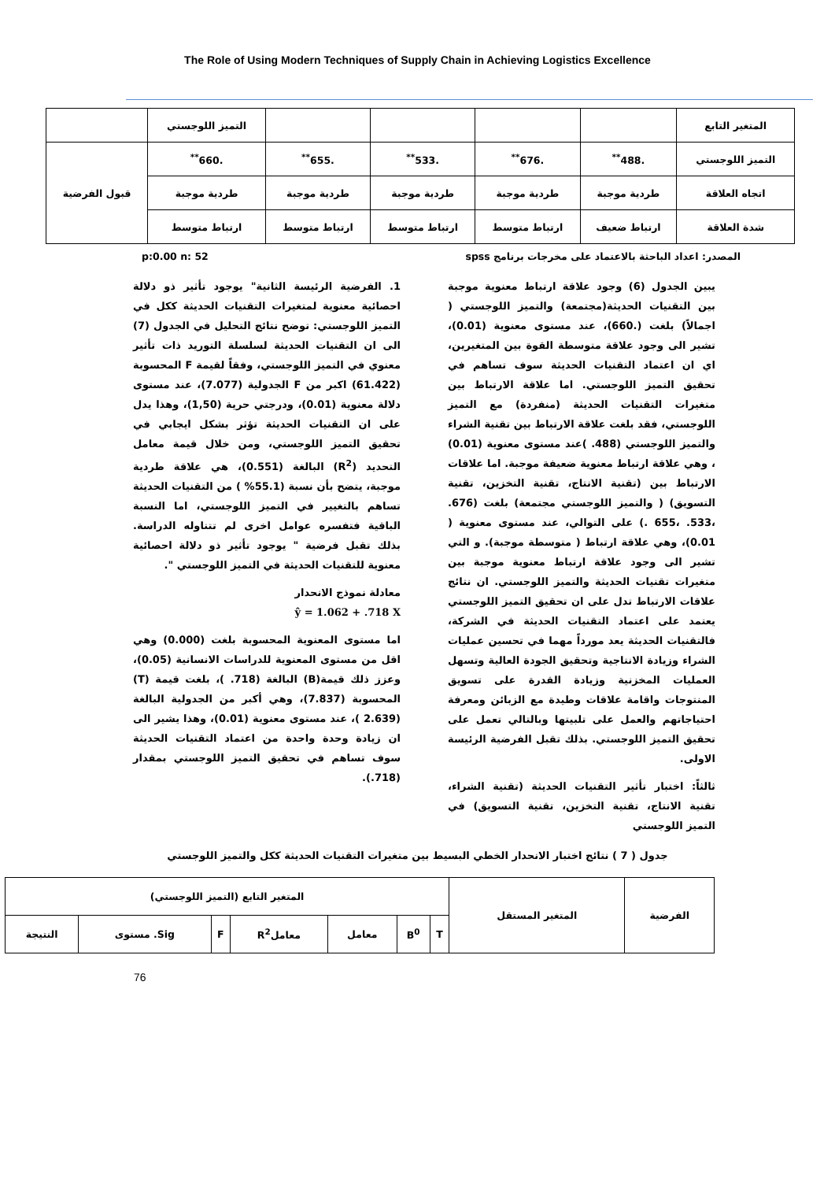The Role of Using Modern Techniques of Supply Chain in Achieving Logistics Excellence
| المتغير التابع | | | | | التميز اللوجستي | |
| التميز اللوجستي | .488<sup>**</sup> | .676<sup>**</sup> | .533<sup>**</sup> | .655<sup>**</sup> | .660<sup>**</sup> | قبول الفرضية |
| اتجاه العلاقة | طردية موجبة | طردية موجبة | طردية موجبة | طردية موجبة | طردية موجبة | |
| شدة العلاقة | ارتباط ضعيف | ارتباط متوسط | ارتباط متوسط | ارتباط متوسط | ارتباط متوسط | |
المصدر: اعداد الباحثة بالاعتماد على مخرجات برنامج spss p:0.00 n: 52
يبين الجدول (6) وجود علاقة ارتباط معنوية موجبة بين التقنيات الحديثة(مجتمعة) والتميز اللوجستي ( اجمالاً) بلغت (.660)، عند مستوى معنوية (0.01)، تشير الى وجود علاقة متوسطة القوة بين المتغيرين، اي ان اعتماد التقنيات الحديثة سوف تساهم في تحقيق التميز اللوجستي. اما علاقة الارتباط بين متغيرات التقنيات الحديثة (منفردة) مع التميز اللوجستي، فقد بلغت علاقة الارتباط بين تقنية الشراء والتميز اللوجستي (488. )عند مستوى معنوية (0.01) ، وهي علاقة ارتباط معنوية ضعيفة موجبة. اما علاقات الارتباط بين (تقنية الانتاج، تقنية التخزين، تقنية التسويق) ( والتميز اللوجستي مجتمعة) بلغت (676. ،533. ،655 .) على التوالي، عند مستوى معنوية ( 0.01)، وهي علاقة ارتباط ( متوسطة موجبة). و التي تشير الى وجود علاقة ارتباط معنوية موجبة بين متغيرات تقنيات الحديثة والتميز اللوجستي. ان نتائج علاقات الارتباط تدل على ان تحقيق التميز اللوجستي يعتمد على اعتماد التقنيات الحديثة في الشركة، فالتقنيات الحديثة يعد مورداً مهما في تحسين عمليات الشراء وزيادة الانتاجية وتحقيق الجودة العالية وتسهل العمليات المخزنية وزيادة القدرة على تسويق المنتوجات واقامة علاقات وطيدة مع الزبائن ومعرفة احتياجاتهم والعمل على تلبيتها وبالتالي تعمل على تحقيق التميز اللوجستي. بذلك تقبل الفرضية الرئيسة الاولى.
ثالثاً: اختبار تأثير التقنيات الحديثة (تقنية الشراء، تقنية الانتاج، تقنية التخزين، تقنية التسويق) في التميز اللوجستي
1. الفرضية الرئيسة الثانية" يوجود تأثير ذو دلالة احصائية معنوية لمتغيرات التقنيات الحديثة ككل في التميز اللوجستي: توضح نتائج التحليل في الجدول (7) الى ان التقنيات الحديثة لسلسلة التوريد ذات تأثير معنوي في التميز اللوجستي، وفقاً لقيمة F المحسوبة (61.422) اكبر من F الجدولية (7.077)، عند مستوى دلالة معنوية (0.01)، ودرجتي حرية (1,50)، وهذا يدل على ان التقنيات الحديثة تؤثر بشكل ايجابي في تحقيق التميز اللوجستي، ومن خلال قيمة معامل التحديد (R<sup>2</sup>) البالغة (0.551)، هي علاقة طردية موجبة، يتضح بأن نسبة (55.1% ) من التقنيات الحديثة تساهم بالتغيير في التميز اللوجستي، اما النسبة الباقية فتفسره عوامل اخرى لم تتناوله الدراسة. بذلك تقبل فرضية " يوجود تأثير ذو دلالة احصائية معنوية للتقنيات الحديثة في التميز اللوجستي ".
معادلة نموذج الانحدار
ŷ = 1.062 + .718 X
اما مستوى المعنوية المحسوبة بلغت (0.000) وهي اقل من مستوى المعنوية للدراسات الانسانية (0.05)، وعزز ذلك قيمة(B) البالغة (718. )، بلغت قيمة (T) المحسوبة (7.837)، وهي أكبر من الجدولية البالغة (2.639 )، عند مستوى معنوية (0.01)، وهذا يشير الى ان زيادة وحدة واحدة من اعتماد التقنيات الحديثة سوف تساهم في تحقيق التميز اللوجستي بمقدار (718.).
جدول ( 7 ) نتائج اختبار الانحدار الخطي البسيط بين متغيرات التقنيات الحديثة ككل والتميز اللوجستي
| الفرضية | المتغير المستقل | المتغير التابع (التميز اللوجستي) | | | | | | |
| | | T | B<sup>0</sup> | معامل | معاملR<sup>2</sup> | F | Sig. مستوى | النتيجة |
76